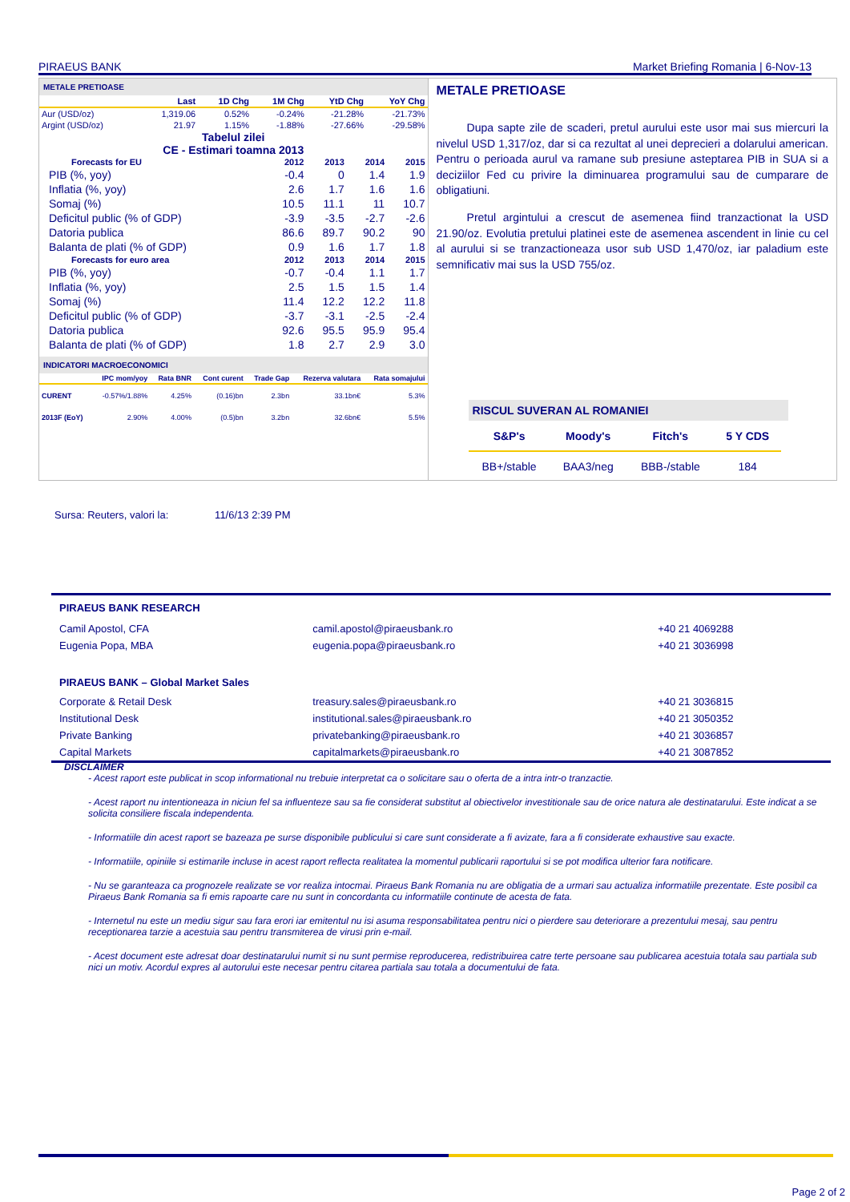PIRAEUS BANK Market Briefing Romania | 6-Nov-13
METALE PRETIOASE
| | Last | 1D Chg | 1M Chg | YtD Chg | YoY Chg |
| --- | --- | --- | --- | --- | --- |
| Aur (USD/oz) | 1,319.06 | 0.52% | -0.24% | -21.28% | -21.73% |
| Argint (USD/oz) | 21.97 | 1.15% | -1.88% | -27.66% | -29.58% |
Tabelul zilei
CE - Estimari toamna 2013
| Forecasts for EU | 2012 | 2013 | 2014 | 2015 |
| --- | --- | --- | --- | --- |
| PIB (%, yoy) | -0.4 | 0 | 1.4 | 1.9 |
| Inflatia (%, yoy) | 2.6 | 1.7 | 1.6 | 1.6 |
| Somaj (%) | 10.5 | 11.1 | 11 | 10.7 |
| Deficitul public (% of GDP) | -3.9 | -3.5 | -2.7 | -2.6 |
| Datoria publica | 86.6 | 89.7 | 90.2 | 90 |
| Balanta de plati (% of GDP) | 0.9 | 1.6 | 1.7 | 1.8 |
| Forecasts for euro area | 2012 | 2013 | 2014 | 2015 |
| PIB (%, yoy) | -0.7 | -0.4 | 1.1 | 1.7 |
| Inflatia (%, yoy) | 2.5 | 1.5 | 1.5 | 1.4 |
| Somaj (%) | 11.4 | 12.2 | 12.2 | 11.8 |
| Deficitul public (% of GDP) | -3.7 | -3.1 | -2.5 | -2.4 |
| Datoria publica | 92.6 | 95.5 | 95.9 | 95.4 |
| Balanta de plati (% of GDP) | 1.8 | 2.7 | 2.9 | 3.0 |
INDICATORI MACROECONOMICI
| | IPC mom/yoy | Rata BNR | Cont curent | Trade Gap | Rezerva valutara | Rata somajului |
| --- | --- | --- | --- | --- | --- | --- |
| CURENT | -0.57%/1.88% | 4.25% | (0.16)bn | 2.3bn | 33.1bn€ | 5.3% |
| 2013F (EoY) | 2.90% | 4.00% | (0.5)bn | 3.2bn | 32.6bn€ | 5.5% |
METALE PRETIOASE
Dupa sapte zile de scaderi, pretul aurului este usor mai sus miercuri la nivelul USD 1,317/oz, dar si ca rezultat al unei deprecieri a dolarului american. Pentru o perioada aurul va ramane sub presiune asteptarea PIB in SUA si a deciziilor Fed cu privire la diminuarea programului sau de cumparare de obligatiuni.
Pretul argintului a crescut de asemenea fiind tranzactionat la USD 21.90/oz. Evolutia pretului platinei este de asemenea ascendent in linie cu cel al aurului si se tranzactioneaza usor sub USD 1,470/oz, iar paladium este semnificativ mai sus la USD 755/oz.
RISCUL SUVERAN AL ROMANIEI
| S&P's | Moody's | Fitch's | 5 Y CDS |
| --- | --- | --- | --- |
| BB+/stable | BAA3/neg | BBB-/stable | 184 |
Sursa: Reuters, valori la: 11/6/13 2:39 PM
| PIRAEUS BANK RESEARCH | | |
| --- | --- | --- |
| Camil Apostol, CFA | camil.apostol@piraeusbank.ro | +40 21 4069288 |
| Eugenia Popa, MBA | eugenia.popa@piraeusbank.ro | +40 21 3036998 |
| PIRAEUS BANK – Global Market Sales | | |
| Corporate & Retail Desk | treasury.sales@piraeusbank.ro | +40 21 3036815 |
| Institutional Desk | institutional.sales@piraeusbank.ro | +40 21 3050352 |
| Private Banking | privatebanking@piraeusbank.ro | +40 21 3036857 |
| Capital Markets | capitalmarkets@piraeusbank.ro | +40 21 3087852 |
DISCLAIMER
- Acest raport este publicat in scop informational nu trebuie interpretat ca o solicitare sau o oferta de a intra intr-o tranzactie.
- Acest raport nu intentioneaza in niciun fel sa influenteze sau sa fie considerat substitut al obiectivelor investitionale sau de orice natura ale destinatarului. Este indicat a se solicita consiliere fiscala independenta.
- Informatiile din acest raport se bazeaza pe surse disponibile publicului si care sunt considerate a fi avizate, fara a fi considerate exhaustive sau exacte.
- Informatiile, opiniile si estimarile incluse in acest raport reflecta realitatea la momentul publicarii raportului si se pot modifica ulterior fara notificare.
- Nu se garanteaza ca prognozele realizate se vor realiza intocmai. Piraeus Bank Romania nu are obligatia de a urmari sau actualiza informatiile prezentate. Este posibil ca Piraeus Bank Romania sa fi emis rapoarte care nu sunt in concordanta cu informatiile continute de acesta de fata.
- Internetul nu este un mediu sigur sau fara erori iar emitentul nu isi asuma responsabilitatea pentru nici o pierdere sau deteriorare a prezentului mesaj, sau pentru receptionarea tarzie a acestuia sau pentru transmiterea de virusi prin e-mail.
- Acest document este adresat doar destinatarului numit si nu sunt permise reproducerea, redistribuirea catre terte persoane sau publicarea acestuia totala sau partiala sub nici un motiv. Acordul expres al autorului este necesar pentru citarea partiala sau totala a documentului de fata.
Page 2 of 2